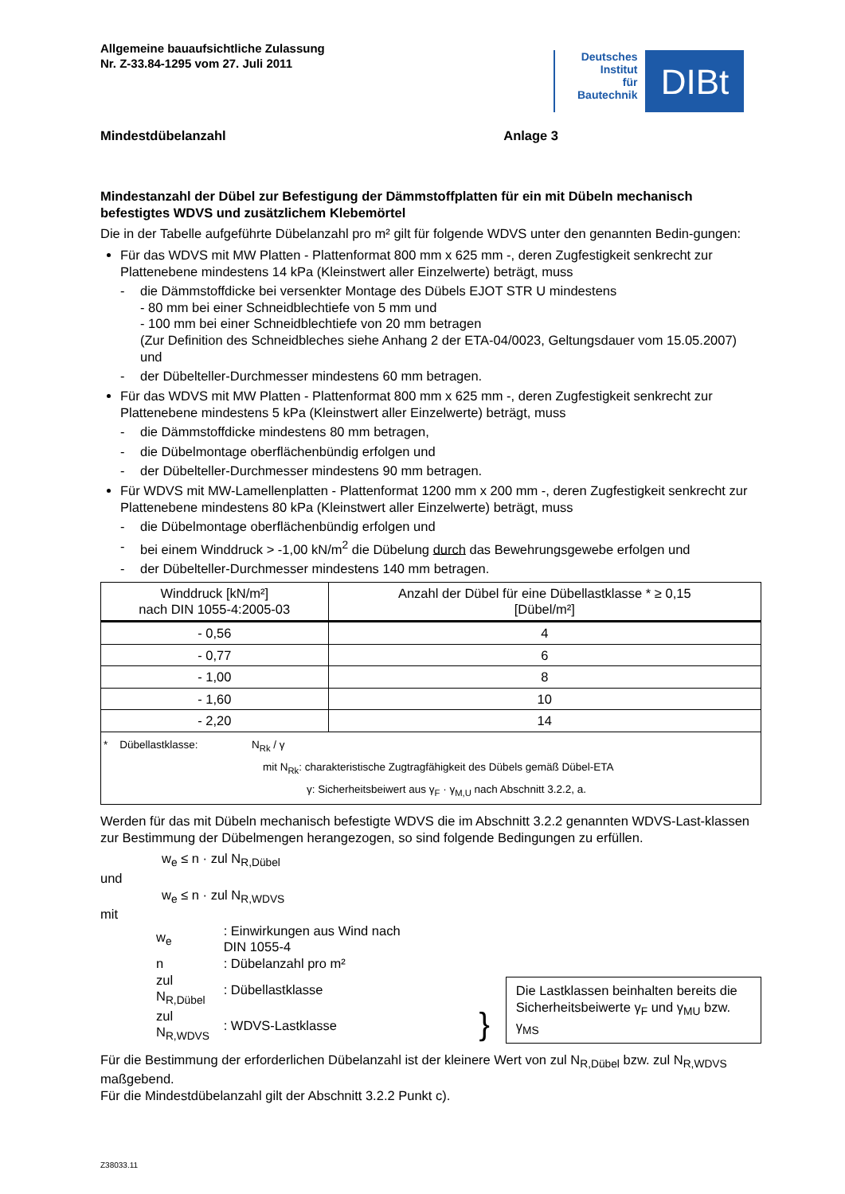Allgemeine bauaufsichtliche Zulassung
Nr. Z-33.84-1295 vom 27. Juli 2011
Deutsches
Institut
für
Bautechnik
DIBt
Mindestdübelanzahl Anlage 3
Mindestanzahl der Dübel zur Befestigung der Dämmstoffplatten für ein mit Dübeln mechanisch befestigtes WDVS und zusätzlichem Klebemörtel
Die in der Tabelle aufgeführte Dübelanzahl pro m² gilt für folgende WDVS unter den genannten Bedin-gungen:
Für das WDVS mit MW Platten - Plattenformat 800 mm x 625 mm -, deren Zugfestigkeit senkrecht zur Plattenebene mindestens 14 kPa (Kleinstwert aller Einzelwerte) beträgt, muss
- die Dämmstoffdicke bei versenkter Montage des Dübels EJOT STR U mindestens
- 80 mm bei einer Schneidblechtiefe von 5 mm und
- 100 mm bei einer Schneidblechtiefe von 20 mm betragen
(Zur Definition des Schneidbleches siehe Anhang 2 der ETA-04/0023, Geltungsdauer vom 15.05.2007) und
- der Dübelteller-Durchmesser mindestens 60 mm betragen.
Für das WDVS mit MW Platten - Plattenformat 800 mm x 625 mm -, deren Zugfestigkeit senkrecht zur Plattenebene mindestens 5 kPa (Kleinstwert aller Einzelwerte) beträgt, muss
- die Dämmstoffdicke mindestens 80 mm betragen,
- die Dübelmontage oberflächenbündig erfolgen und
- der Dübelteller-Durchmesser mindestens 90 mm betragen.
Für WDVS mit MW-Lamellenplatten - Plattenformat 1200 mm x 200 mm -, deren Zugfestigkeit senkrecht zur Plattenebene mindestens 80 kPa (Kleinstwert aller Einzelwerte) beträgt, muss
- die Dübelmontage oberflächenbündig erfolgen und
- bei einem Winddruck > -1,00 kN/m<sup>2</sup> die Dübelung durch das Bewehrungsgewebe erfolgen und
- der Dübelteller-Durchmesser mindestens 140 mm betragen.
| Winddruck [kN/m²] nach DIN 1055-4:2005-03 | Anzahl der Dübel für eine Dübellastklasse * ≥ 0,15 [Dübel/m²] |
| --- | --- |
| - 0,56 | 4 |
| - 0,77 | 6 |
| - 1,00 | 8 |
| - 1,60 | 10 |
| - 2,20 | 14 |
| * Dübellastklasse: N<sub>Rk</sub> / γ mit N<sub>Rk</sub>: charakteristische Zugtragfähigkeit des Dübels gemäß Dübel-ETA γ: Sicherheitsbeiwert aus γ<sub>F</sub> · γ<sub>M,U</sub> nach Abschnitt 3.2.2, a. | |
Werden für das mit Dübeln mechanisch befestigte WDVS die im Abschnitt 3.2.2 genannten WDVS-Last-klassen zur Bestimmung der Dübelmengen herangezogen, so sind folgende Bedingungen zu erfüllen.
w<sub>e</sub> ≤ n · zul N<sub>R,Dübel</sub>
und
w<sub>e</sub> ≤ n · zul N<sub>R,WDVS</sub>
mit
| w<sub>e</sub> | : Einwirkungen aus Wind nach DIN 1055-4 |
| n | : Dübelanzahl pro m² |
| zul N<sub>R,Dübel</sub> | : Dübellastklasse |
| zul N<sub>R,WDVS</sub> | : WDVS-Lastklasse |
}
Die Lastklassen beinhalten bereits die Sicherheitsbeiwerte γ<sub>F</sub> und γ<sub>MU</sub> bzw. γ<sub>MS</sub>
Für die Bestimmung der erforderlichen Dübelanzahl ist der kleinere Wert von zul N<sub>R,Dübel</sub> bzw. zul N<sub>R,WDVS</sub> maßgebend.
Für die Mindestdübelanzahl gilt der Abschnitt 3.2.2 Punkt c).
Z38033.11